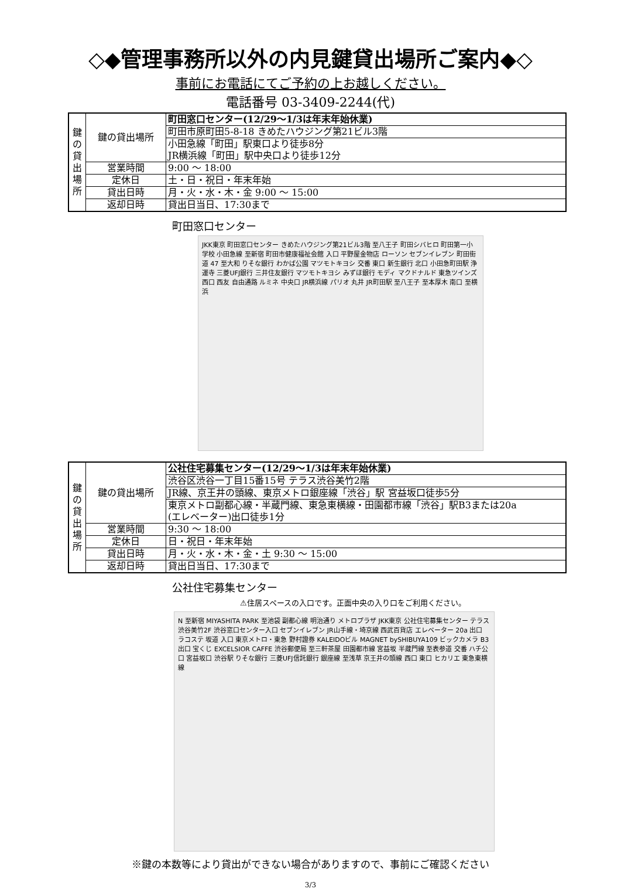◇◆管理事務所以外の内見鍵貸出場所ご案内◆◇
事前にお電話にてご予約の上お越しください。
電話番号 03-3409-2244(代)
| 鍵 の 貸 出 場 所 | 鍵の貸出場所 | 町田窓口センター(12/29～1/3は年末年始休業) |
| | | 町田市原町田5-8-18 きめたハウジング第21ビル3階 |
| | | 小田急線「町田」駅東口より徒歩8分 JR横浜線「町田」駅中央口より徒歩12分 |
| | 営業時間 | 9:00 ～ 18:00 |
| | 定休日 | 土・日・祝日・年末年始 |
| | 貸出日時 | 月・火・水・木・金 9:00 ～ 15:00 |
| | 返却日時 | 貸出日当日、17:30まで |
町田窓口センター
JKK東京 町田窓口センター きめたハウジング第21ビル3階 至八王子 町田シバヒロ 町田第一小学校 小田急線 至新宿 町田市健康福祉会館 入口 平野屋金物店 ローソン セブンイレブン 町田街道 47 至大和 りそな銀行 わかば公園 マツモトキヨシ 交番 東口 新生銀行 北口 小田急町田駅 浄運寺 三菱UFJ銀行 三井住友銀行 マツモトキヨシ みずほ銀行 モディ マクドナルド 東急ツインズ 西口 西友 自由通路 ルミネ 中央口 JR横浜線 パリオ 丸井 JR町田駅 至八王子 至本厚木 南口 至横浜
| 鍵 の 貸 出 場 所 | 鍵の貸出場所 | 公社住宅募集センター(12/29～1/3は年末年始休業) |
| | | 渋谷区渋谷一丁目15番15号 テラス渋谷美竹2階 |
| | | JR線、京王井の頭線、東京メトロ銀座線「渋谷」駅 宮益坂口徒歩5分 |
| | | 東京メトロ副都心線・半蔵門線、東急東横線・田園都市線「渋谷」駅B3または20a (エレベーター)出口徒歩1分 |
| | 営業時間 | 9:30 ～ 18:00 |
| | 定休日 | 日・祝日・年末年始 |
| | 貸出日時 | 月・火・水・木・金・土 9:30 ～ 15:00 |
| | 返却日時 | 貸出日当日、17:30まで |
公社住宅募集センター
⚠住居スペースの入口です。正面中央の入り口をご利用ください。
N 至新宿 MIYASHITA PARK 至池袋 副都心線 明治通り メトロプラザ JKK東京 公社住宅募集センター テラス渋谷美竹2F 渋谷窓口センター入口 セブンイレブン JR山手線・埼京線 西武百貨店 エレベーター 20a 出口 ラコステ 坂道 入口 東京メトロ・東急 野村證券 KALEIDOビル MAGNET bySHIBUYA109 ビックカメラ B3 出口 宝くじ EXCELSIOR CAFFE 渋谷郵便局 至三軒茶屋 田園都市線 宮益坂 半蔵門線 至表参道 交番 ハチ公口 宮益坂口 渋谷駅 りそな銀行 三菱UFJ信託銀行 銀座線 至浅草 京王井の頭線 西口 東口 ヒカリエ 東急東横線
※鍵の本数等により貸出ができない場合がありますので、事前にご確認ください
3/3